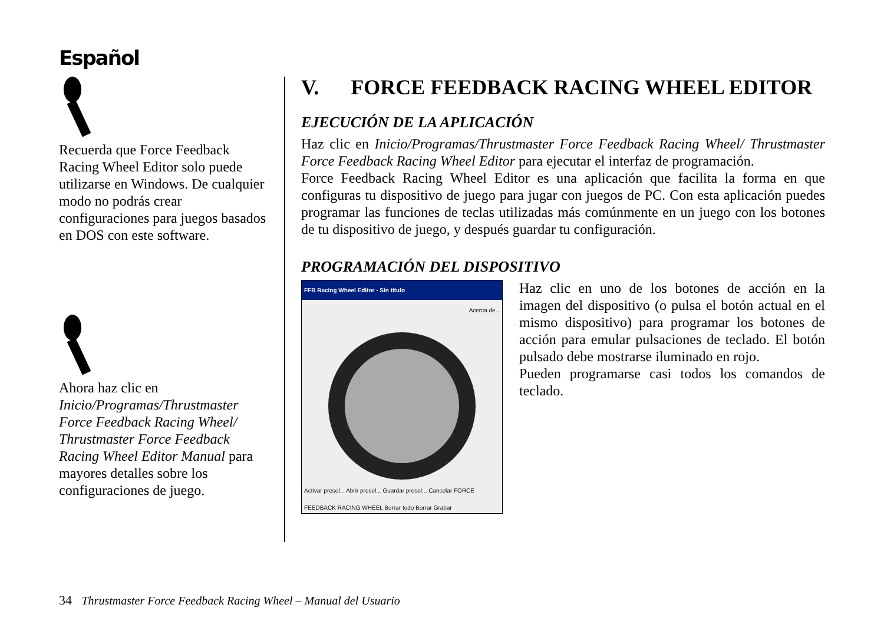Español
Recuerda que Force Feedback Racing Wheel Editor solo puede utilizarse en Windows. De cualquier modo no podrás crear configuraciones para juegos basados en DOS con este software.
Ahora haz clic en Inicio/Programas/Thrustmaster Force Feedback Racing Wheel/ Thrustmaster Force Feedback Racing Wheel Editor Manual para mayores detalles sobre los configuraciones de juego.
V. FORCE FEEDBACK RACING WHEEL EDITOR
EJECUCIÓN DE LA APLICACIÓN
Haz clic en Inicio/Programas/Thrustmaster Force Feedback Racing Wheel/ Thrustmaster Force Feedback Racing Wheel Editor para ejecutar el interfaz de programación.
Force Feedback Racing Wheel Editor es una aplicación que facilita la forma en que configuras tu dispositivo de juego para jugar con juegos de PC. Con esta aplicación puedes programar las funciones de teclas utilizadas más comúnmente en un juego con los botones de tu dispositivo de juego, y después guardar tu configuración.
PROGRAMACIÓN DEL DISPOSITIVO
FFB Racing Wheel Editor - Sin título
Acerca de...
Activar presel... Abrir presel... Guardar presel... Cancelar FORCE FEEDBACK RACING WHEEL Borrar todo Borrar Grabar
Haz clic en uno de los botones de acción en la imagen del dispositivo (o pulsa el botón actual en el mismo dispositivo) para programar los botones de acción para emular pulsaciones de teclado. El botón pulsado debe mostrarse iluminado en rojo.
Pueden programarse casi todos los comandos de teclado.
34 Thrustmaster Force Feedback Racing Wheel – Manual del Usuario